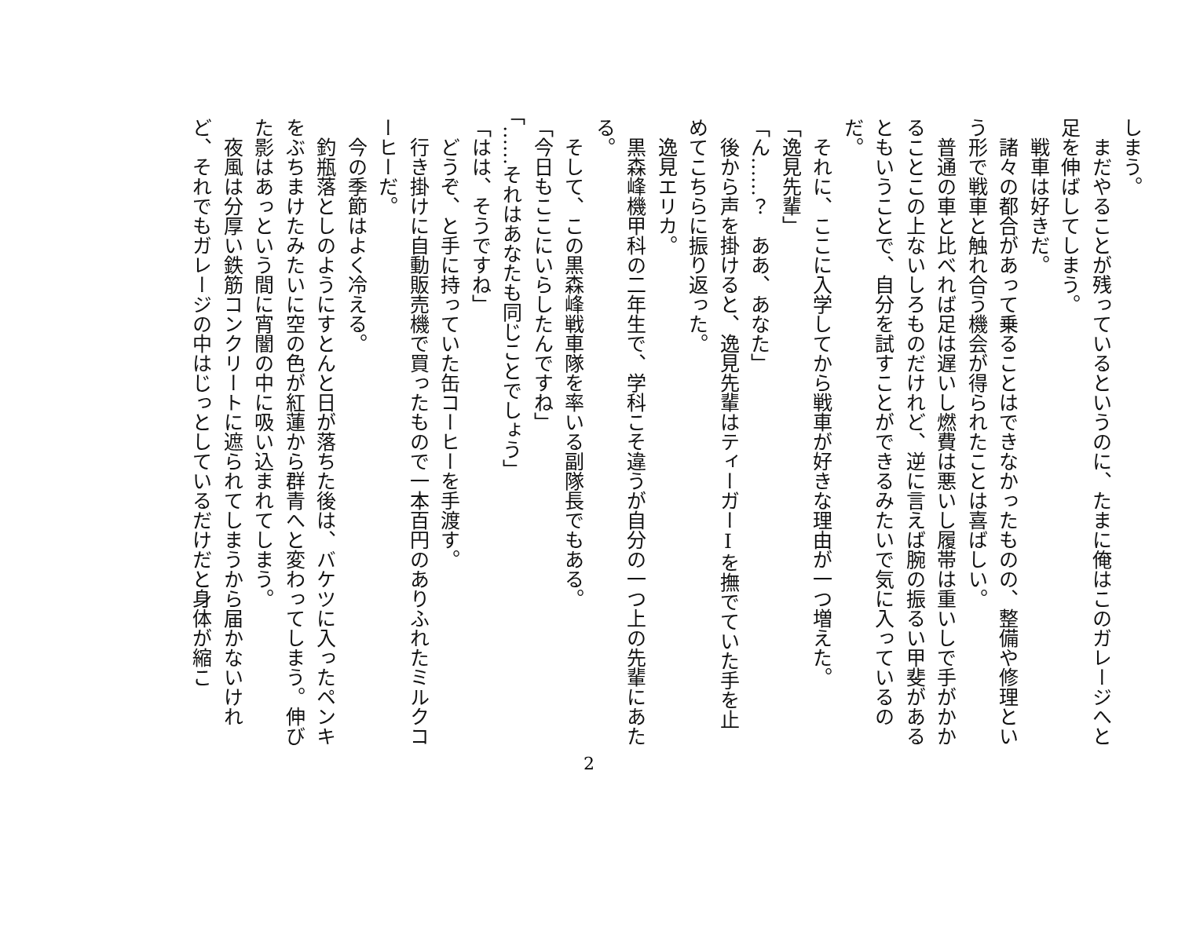しまう。
　まだやることが残っているというのに、たまに俺はこのガレージへと足を伸ばしてしまう。
　戦車は好きだ。
　諸々の都合があって乗ることはできなかったものの、整備や修理という形で戦車と触れ合う機会が得られたことは喜ばしい。
　普通の車と比べれば足は遅いし燃費は悪いし履帯は重いしで手がかかることこの上ないしろものだけれど、逆に言えば腕の振るい甲斐があるともいうことで、自分を試すことができるみたいで気に入っているのだ。
　それに、ここに入学してから戦車が好きな理由が一つ増えた。
「逸見先輩」
「ん……？　ああ、あなた」
　後から声を掛けると、逸見先輩はティーガーⅠを撫でていた手を止めてこちらに振り返った。
　逸見エリカ。
　黒森峰機甲科の二年生で、学科こそ違うが自分の一つ上の先輩にあたる。
　そして、この黒森峰戦車隊を率いる副隊長でもある。
「今日もここにいらしたんですね」
「……それはあなたも同じことでしょう」
「はは、そうですね」
　どうぞ、と手に持っていた缶コーヒーを手渡す。
　行き掛けに自動販売機で買ったもので一本百円のありふれたミルクコーヒーだ。
　今の季節はよく冷える。
　釣瓶落としのようにすとんと日が落ちた後は、バケツに入ったペンキをぶちまけたみたいに空の色が紅蓮から群青へと変わってしまう。伸びた影はあっという間に宵闇の中に吸い込まれてしまう。
　夜風は分厚い鉄筋コンクリートに遮られてしまうから届かないけれど、それでもガレージの中はじっとしているだけだと身体が縮こ
2